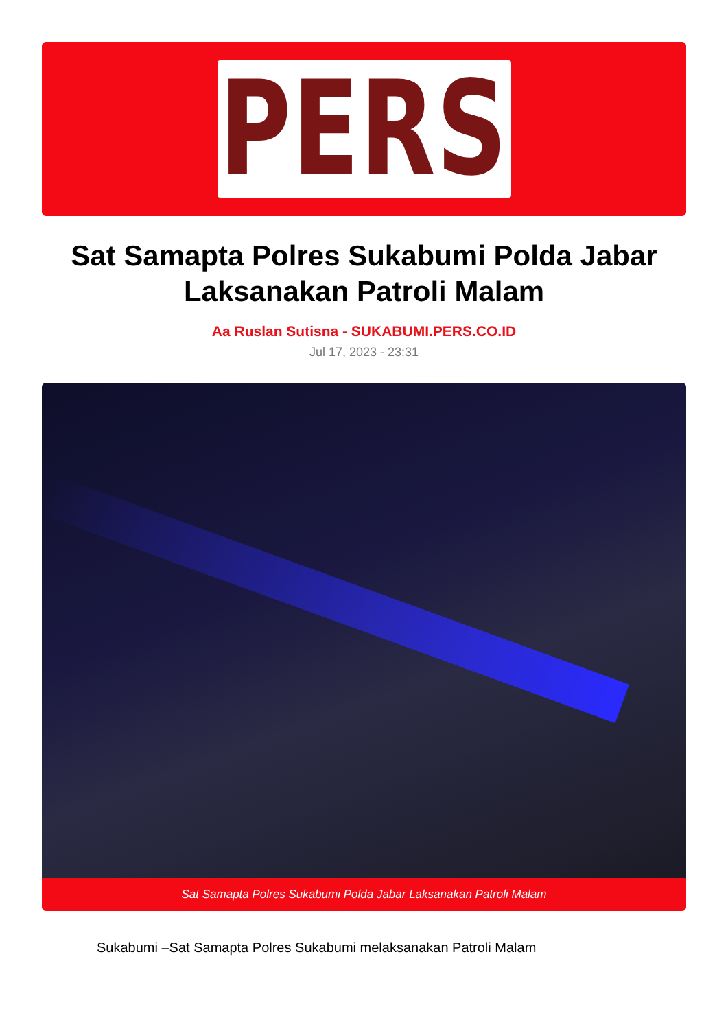PERS
Sat Samapta Polres Sukabumi Polda Jabar Laksanakan Patroli Malam
Aa Ruslan Sutisna - SUKABUMI.PERS.CO.ID
Jul 17, 2023 - 23:31
Sat Samapta Polres Sukabumi Polda Jabar Laksanakan Patroli Malam
Sukabumi –Sat Samapta Polres Sukabumi melaksanakan Patroli Malam